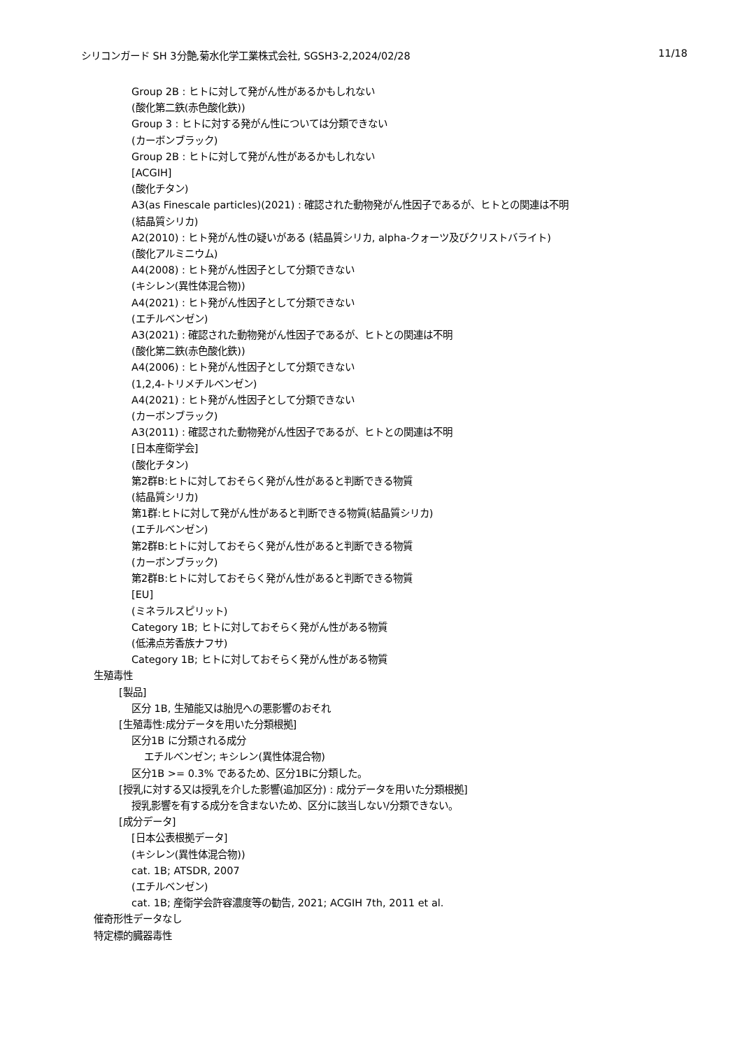シリコンガード SH 3分艶,菊水化学工業株式会社, SGSH3-2,2024/02/28 11/18
Group 2B : ヒトに対して発がん性があるかもしれない
(酸化第二鉄(赤色酸化鉄))
Group 3 : ヒトに対する発がん性については分類できない
(カーボンブラック)
Group 2B : ヒトに対して発がん性があるかもしれない
[ACGIH]
(酸化チタン)
A3(as Finescale particles)(2021) : 確認された動物発がん性因子であるが、ヒトとの関連は不明
(結晶質シリカ)
A2(2010) : ヒト発がん性の疑いがある (結晶質シリカ, alpha-クォーツ及びクリストバライト)
(酸化アルミニウム)
A4(2008) : ヒト発がん性因子として分類できない
(キシレン(異性体混合物))
A4(2021) : ヒト発がん性因子として分類できない
(エチルベンゼン)
A3(2021) : 確認された動物発がん性因子であるが、ヒトとの関連は不明
(酸化第二鉄(赤色酸化鉄))
A4(2006) : ヒト発がん性因子として分類できない
(1,2,4-トリメチルベンゼン)
A4(2021) : ヒト発がん性因子として分類できない
(カーボンブラック)
A3(2011) : 確認された動物発がん性因子であるが、ヒトとの関連は不明
[日本産衛学会]
(酸化チタン)
第2群B:ヒトに対しておそらく発がん性があると判断できる物質
(結晶質シリカ)
第1群:ヒトに対して発がん性があると判断できる物質(結晶質シリカ)
(エチルベンゼン)
第2群B:ヒトに対しておそらく発がん性があると判断できる物質
(カーボンブラック)
第2群B:ヒトに対しておそらく発がん性があると判断できる物質
[EU]
(ミネラルスピリット)
Category 1B; ヒトに対しておそらく発がん性がある物質
(低沸点芳香族ナフサ)
Category 1B; ヒトに対しておそらく発がん性がある物質
生殖毒性
[製品]
区分 1B, 生殖能又は胎児への悪影響のおそれ
[生殖毒性:成分データを用いた分類根拠]
区分1B に分類される成分
エチルベンゼン; キシレン(異性体混合物)
区分1B >= 0.3% であるため、区分1Bに分類した。
[授乳に対する又は授乳を介した影響(追加区分) : 成分データを用いた分類根拠]
授乳影響を有する成分を含まないため、区分に該当しない/分類できない。
[成分データ]
[日本公表根拠データ]
(キシレン(異性体混合物))
cat. 1B; ATSDR, 2007
(エチルベンゼン)
cat. 1B; 産衛学会許容濃度等の勧告, 2021; ACGIH 7th, 2011 et al.
催奇形性データなし
特定標的臓器毒性